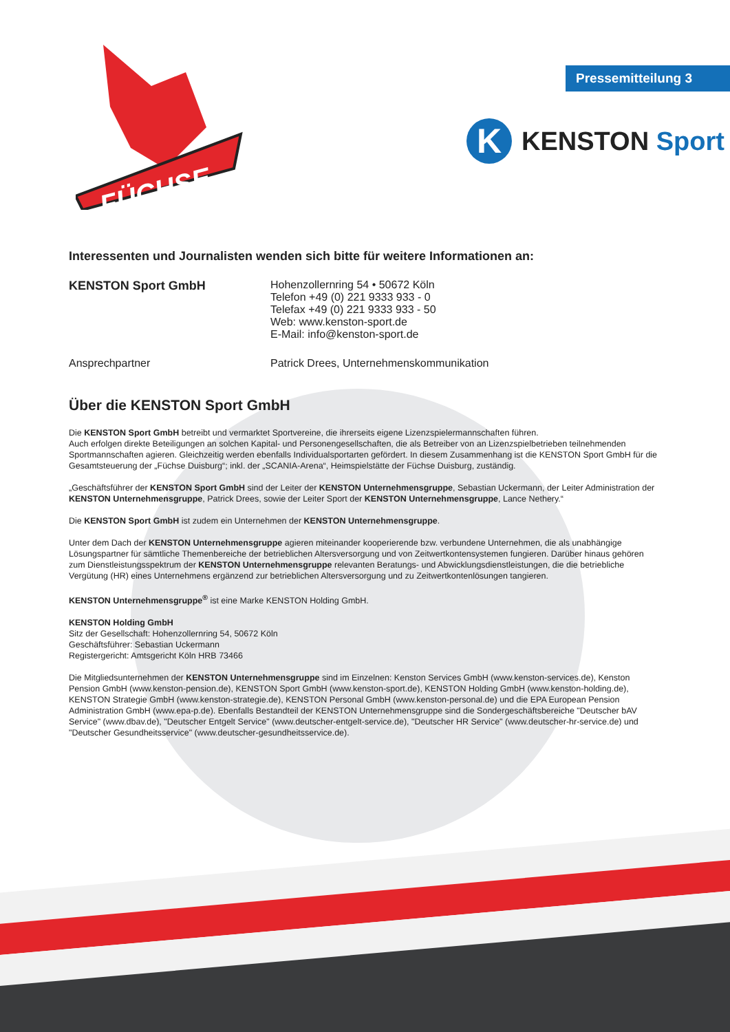Pressemitteilung 3
FÜCHSE
K
KENSTON Sport
Interessenten und Journalisten wenden sich bitte für weitere Informationen an:
KENSTON Sport GmbH Hohenzollernring 54 • 50672 Köln
Telefon +49 (0) 221 9333 933 - 0
Telefax +49 (0) 221 9333 933 - 50
Web: www.kenston-sport.de
E-Mail: info@kenston-sport.de
Ansprechpartner Patrick Drees, Unternehmenskommunikation
Über die KENSTON Sport GmbH
Die KENSTON Sport GmbH betreibt und vermarktet Sportvereine, die ihrerseits eigene Lizenzspielermannschaften führen.
Auch erfolgen direkte Beteiligungen an solchen Kapital- und Personengesellschaften, die als Betreiber von an Lizenzspielbetrieben teilnehmenden Sportmannschaften agieren. Gleichzeitig werden ebenfalls Individualsportarten gefördert. In diesem Zusammenhang ist die KENSTON Sport GmbH für die Gesamtsteuerung der „Füchse Duisburg“; inkl. der „SCANIA-Arena“, Heimspielstätte der Füchse Duisburg, zuständig.
„Geschäftsführer der KENSTON Sport GmbH sind der Leiter der KENSTON Unternehmensgruppe, Sebastian Uckermann, der Leiter Administration der KENSTON Unternehmensgruppe, Patrick Drees, sowie der Leiter Sport der KENSTON Unternehmensgruppe, Lance Nethery.“
Die KENSTON Sport GmbH ist zudem ein Unternehmen der KENSTON Unternehmensgruppe.
Unter dem Dach der KENSTON Unternehmensgruppe agieren miteinander kooperierende bzw. verbundene Unternehmen, die als unabhängige Lösungspartner für sämtliche Themenbereiche der betrieblichen Altersversorgung und von Zeitwertkontensystemen fungieren. Darüber hinaus gehören zum Dienstleistungsspektrum der KENSTON Unternehmensgruppe relevanten Beratungs- und Abwicklungsdienstleistungen, die die betriebliche Vergütung (HR) eines Unternehmens ergänzend zur betrieblichen Altersversorgung und zu Zeitwertkontenlösungen tangieren.
KENSTON Unternehmensgruppe<sup>®</sup> ist eine Marke KENSTON Holding GmbH.
KENSTON Holding GmbH
Sitz der Gesellschaft: Hohenzollernring 54, 50672 Köln
Geschäftsführer: Sebastian Uckermann
Registergericht: Amtsgericht Köln HRB 73466
Die Mitgliedsunternehmen der KENSTON Unternehmensgruppe sind im Einzelnen: Kenston Services GmbH (www.kenston-services.de), Kenston Pension GmbH (www.kenston-pension.de), KENSTON Sport GmbH (www.kenston-sport.de), KENSTON Holding GmbH (www.kenston-holding.de), KENSTON Strategie GmbH (www.kenston-strategie.de), KENSTON Personal GmbH (www.kenston-personal.de) und die EPA European Pension Administration GmbH (www.epa-p.de). Ebenfalls Bestandteil der KENSTON Unternehmensgruppe sind die Sondergeschäftsbereiche "Deutscher bAV Service" (www.dbav.de), "Deutscher Entgelt Service" (www.deutscher-entgelt-service.de), "Deutscher HR Service" (www.deutscher-hr-service.de) und "Deutscher Gesundheitsservice" (www.deutscher-gesundheitsservice.de).